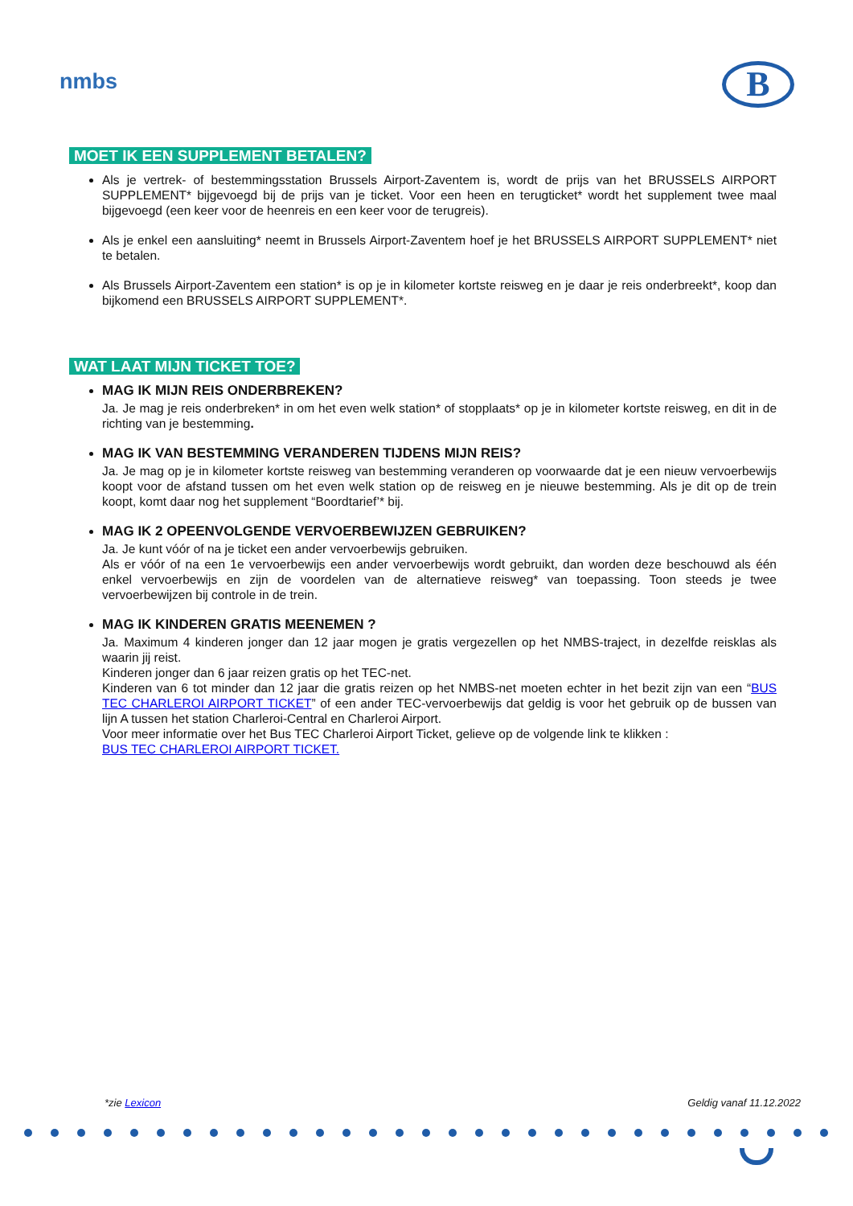nmbs B
MOET IK EEN SUPPLEMENT BETALEN?
Als je vertrek- of bestemmingsstation Brussels Airport-Zaventem is, wordt de prijs van het BRUSSELS AIRPORT SUPPLEMENT* bijgevoegd bij de prijs van je ticket. Voor een heen en terugticket* wordt het supplement twee maal bijgevoegd (een keer voor de heenreis en een keer voor de terugreis).
Als je enkel een aansluiting* neemt in Brussels Airport-Zaventem hoef je het BRUSSELS AIRPORT SUPPLEMENT* niet te betalen.
Als Brussels Airport-Zaventem een station* is op je in kilometer kortste reisweg en je daar je reis onderbreekt*, koop dan bijkomend een BRUSSELS AIRPORT SUPPLEMENT*.
WAT LAAT MIJN TICKET TOE?
MAG IK MIJN REIS ONDERBREKEN?
Ja. Je mag je reis onderbreken* in om het even welk station* of stopplaats* op je in kilometer kortste reisweg, en dit in de richting van je bestemming.
MAG IK VAN BESTEMMING VERANDEREN TIJDENS MIJN REIS?
Ja. Je mag op je in kilometer kortste reisweg van bestemming veranderen op voorwaarde dat je een nieuw vervoerbewijs koopt voor de afstand tussen om het even welk station op de reisweg en je nieuwe bestemming. Als je dit op de trein koopt, komt daar nog het supplement “Boordtarief’* bij.
MAG IK 2 OPEENVOLGENDE VERVOERBEWIJZEN GEBRUIKEN?
Ja. Je kunt vóór of na je ticket een ander vervoerbewijs gebruiken.
Als er vóór of na een 1e vervoerbewijs een ander vervoerbewijs wordt gebruikt, dan worden deze beschouwd als één enkel vervoerbewijs en zijn de voordelen van de alternatieve reisweg* van toepassing. Toon steeds je twee vervoerbewijzen bij controle in de trein.
MAG IK KINDEREN GRATIS MEENEMEN ?
Ja. Maximum 4 kinderen jonger dan 12 jaar mogen je gratis vergezellen op het NMBS-traject, in dezelfde reisklas als waarin jij reist.
Kinderen jonger dan 6 jaar reizen gratis op het TEC-net.
Kinderen van 6 tot minder dan 12 jaar die gratis reizen op het NMBS-net moeten echter in het bezit zijn van een “BUS TEC CHARLEROI AIRPORT TICKET” of een ander TEC-vervoerbewijs dat geldig is voor het gebruik op de bussen van lijn A tussen het station Charleroi-Central en Charleroi Airport.
Voor meer informatie over het Bus TEC Charleroi Airport Ticket, gelieve op de volgende link te klikken :
BUS TEC CHARLEROI AIRPORT TICKET.
*zie Lexicon Geldig vanaf 11.12.2022